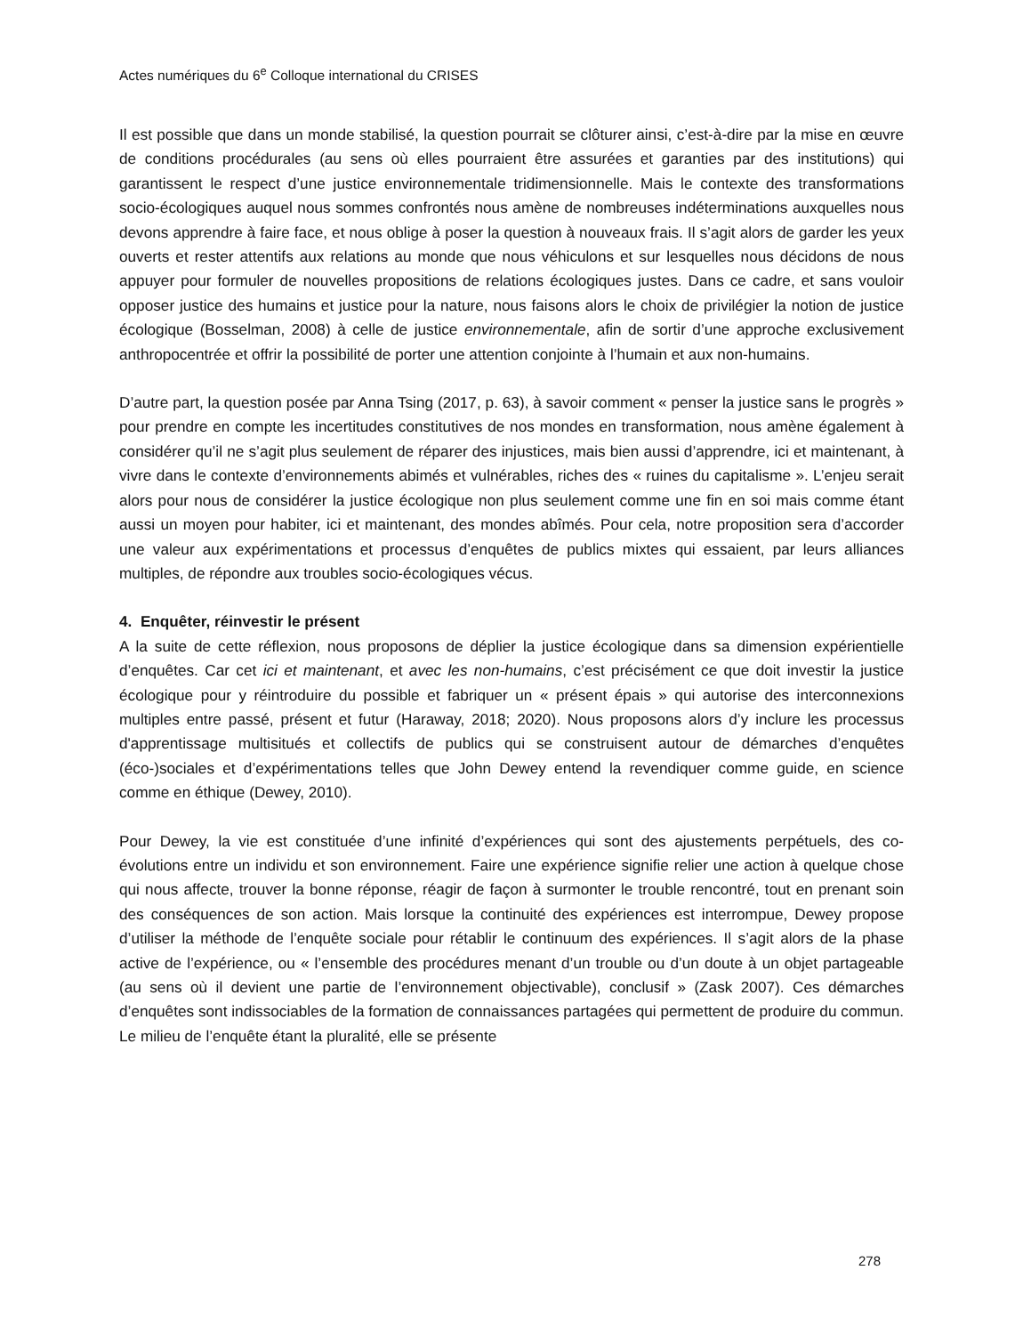Actes numériques du 6<sup>e</sup> Colloque international du CRISES
Il est possible que dans un monde stabilisé, la question pourrait se clôturer ainsi, c’est-à-dire par la mise en œuvre de conditions procédurales (au sens où elles pourraient être assurées et garanties par des institutions) qui garantissent le respect d’une justice environnementale tridimensionnelle. Mais le contexte des transformations socio-écologiques auquel nous sommes confrontés nous amène de nombreuses indéterminations auxquelles nous devons apprendre à faire face, et nous oblige à poser la question à nouveaux frais. Il s’agit alors de garder les yeux ouverts et rester attentifs aux relations au monde que nous véhiculons et sur lesquelles nous décidons de nous appuyer pour formuler de nouvelles propositions de relations écologiques justes. Dans ce cadre, et sans vouloir opposer justice des humains et justice pour la nature, nous faisons alors le choix de privilégier la notion de justice écologique (Bosselman, 2008) à celle de justice environnementale, afin de sortir d’une approche exclusivement anthropocentrée et offrir la possibilité de porter une attention conjointe à l’humain et aux non-humains.
D’autre part, la question posée par Anna Tsing (2017, p. 63), à savoir comment « penser la justice sans le progrès » pour prendre en compte les incertitudes constitutives de nos mondes en transformation, nous amène également à considérer qu’il ne s’agit plus seulement de réparer des injustices, mais bien aussi d’apprendre, ici et maintenant, à vivre dans le contexte d’environnements abimés et vulnérables, riches des « ruines du capitalisme ». L’enjeu serait alors pour nous de considérer la justice écologique non plus seulement comme une fin en soi mais comme étant aussi un moyen pour habiter, ici et maintenant, des mondes abîmés. Pour cela, notre proposition sera d’accorder une valeur aux expérimentations et processus d’enquêtes de publics mixtes qui essaient, par leurs alliances multiples, de répondre aux troubles socio-écologiques vécus.
4. Enquêter, réinvestir le présent
A la suite de cette réflexion, nous proposons de déplier la justice écologique dans sa dimension expérientielle d’enquêtes. Car cet ici et maintenant, et avec les non-humains, c’est précisément ce que doit investir la justice écologique pour y réintroduire du possible et fabriquer un « présent épais » qui autorise des interconnexions multiples entre passé, présent et futur (Haraway, 2018; 2020). Nous proposons alors d’y inclure les processus d'apprentissage multisitués et collectifs de publics qui se construisent autour de démarches d’enquêtes (éco-)sociales et d’expérimentations telles que John Dewey entend la revendiquer comme guide, en science comme en éthique (Dewey, 2010).
Pour Dewey, la vie est constituée d’une infinité d’expériences qui sont des ajustements perpétuels, des co-évolutions entre un individu et son environnement. Faire une expérience signifie relier une action à quelque chose qui nous affecte, trouver la bonne réponse, réagir de façon à surmonter le trouble rencontré, tout en prenant soin des conséquences de son action. Mais lorsque la continuité des expériences est interrompue, Dewey propose d’utiliser la méthode de l’enquête sociale pour rétablir le continuum des expériences. Il s’agit alors de la phase active de l’expérience, ou « l’ensemble des procédures menant d’un trouble ou d’un doute à un objet partageable (au sens où il devient une partie de l’environnement objectivable), conclusif » (Zask 2007). Ces démarches d’enquêtes sont indissociables de la formation de connaissances partagées qui permettent de produire du commun. Le milieu de l’enquête étant la pluralité, elle se présente
278